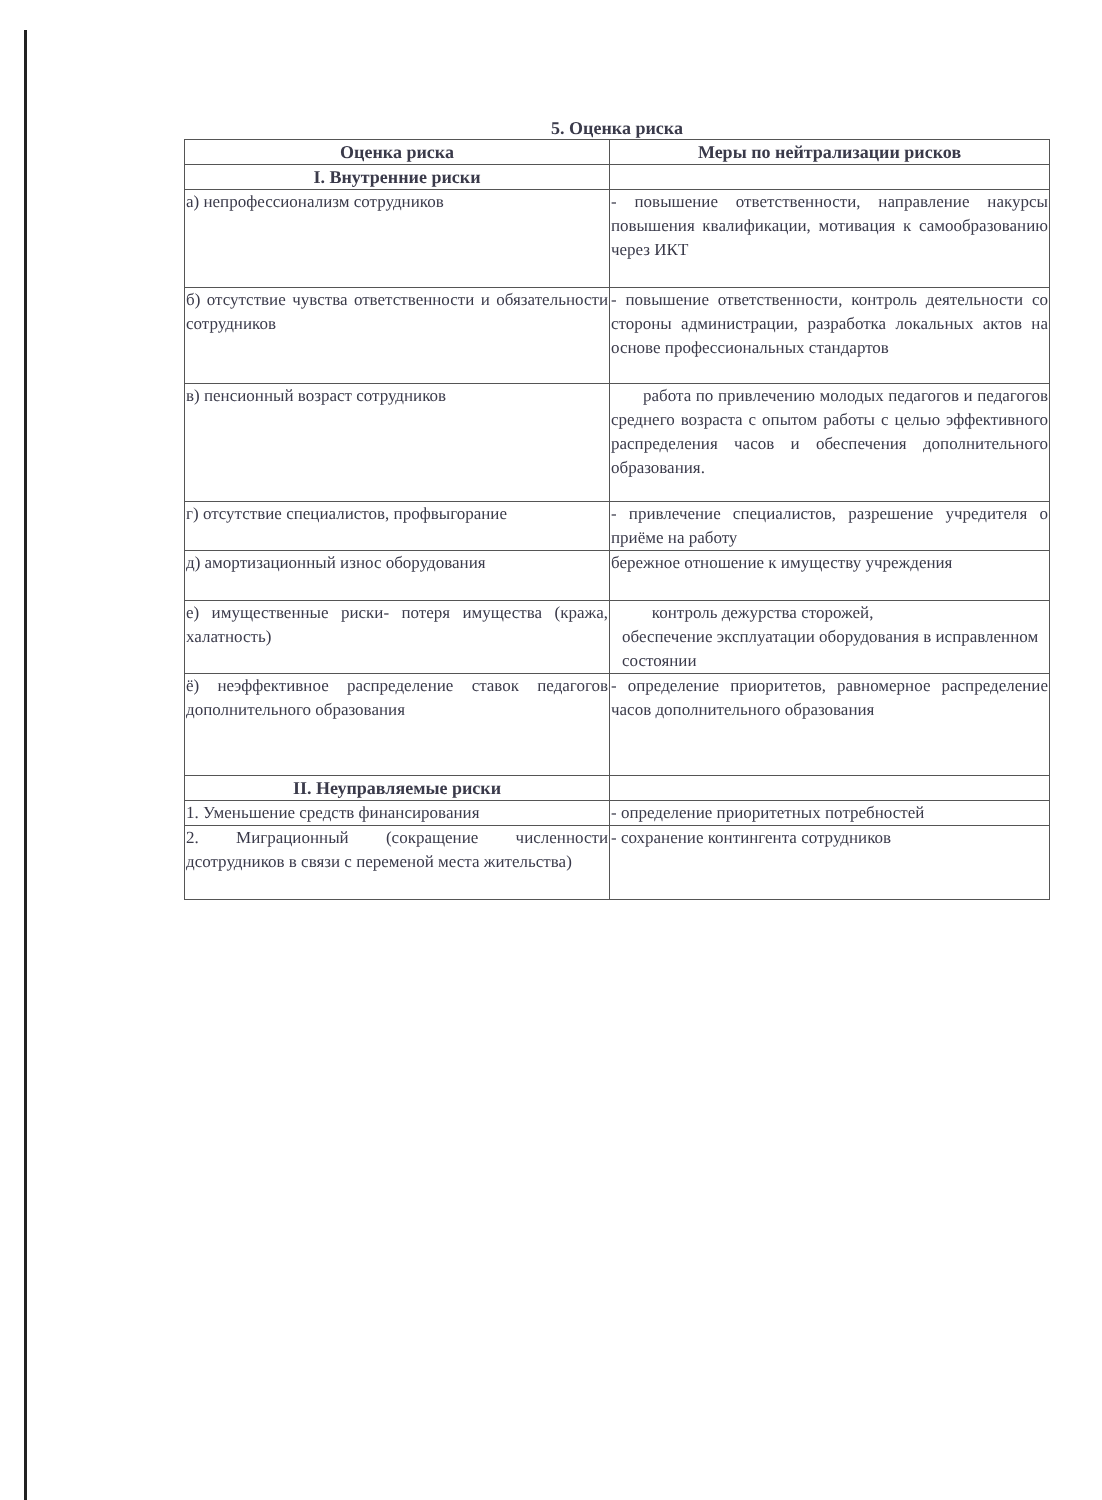5. Оценка риска
| Оценка риска | Меры по нейтрализации рисков |
| --- | --- |
| I. Внутренние риски | |
| а) непрофессионализм сотрудников | - повышение ответственности, направление накурсы повышения квалификации, мотивация к самообразованию через ИКТ |
| б) отсутствие чувства ответственности и обязательности сотрудников | - повышение ответственности, контроль деятельности со стороны администрации, разработка локальных актов на основе профессиональных стандартов |
| в) пенсионный возраст сотрудников | работа по привлечению молодых педагогов и педагогов среднего возраста с опытом работы с целью эффективного распределения часов и обеспечения дополнительного образования. |
| г) отсутствие специалистов, профвыгорание | - привлечение специалистов, разрешение учредителя о приёме на работу |
| д) амортизационный износ оборудования | бережное отношение к имуществу учреждения |
| е) имущественные риски- потеря имущества (кража, халатность) | контроль дежурства сторожей, обеспечение эксплуатации оборудования в исправленном состоянии |
| ё) неэффективное распределение ставок педагогов дополнительного образования | - определение приоритетов, равномерное распределение часов дополнительного образования |
| II. Неуправляемые риски | |
| 1. Уменьшение средств финансирования | - определение приоритетных потребностей |
| 2. Миграционный (сокращение численности дсотрудников в связи с переменой места жительства) | - сохранение контингента сотрудников |